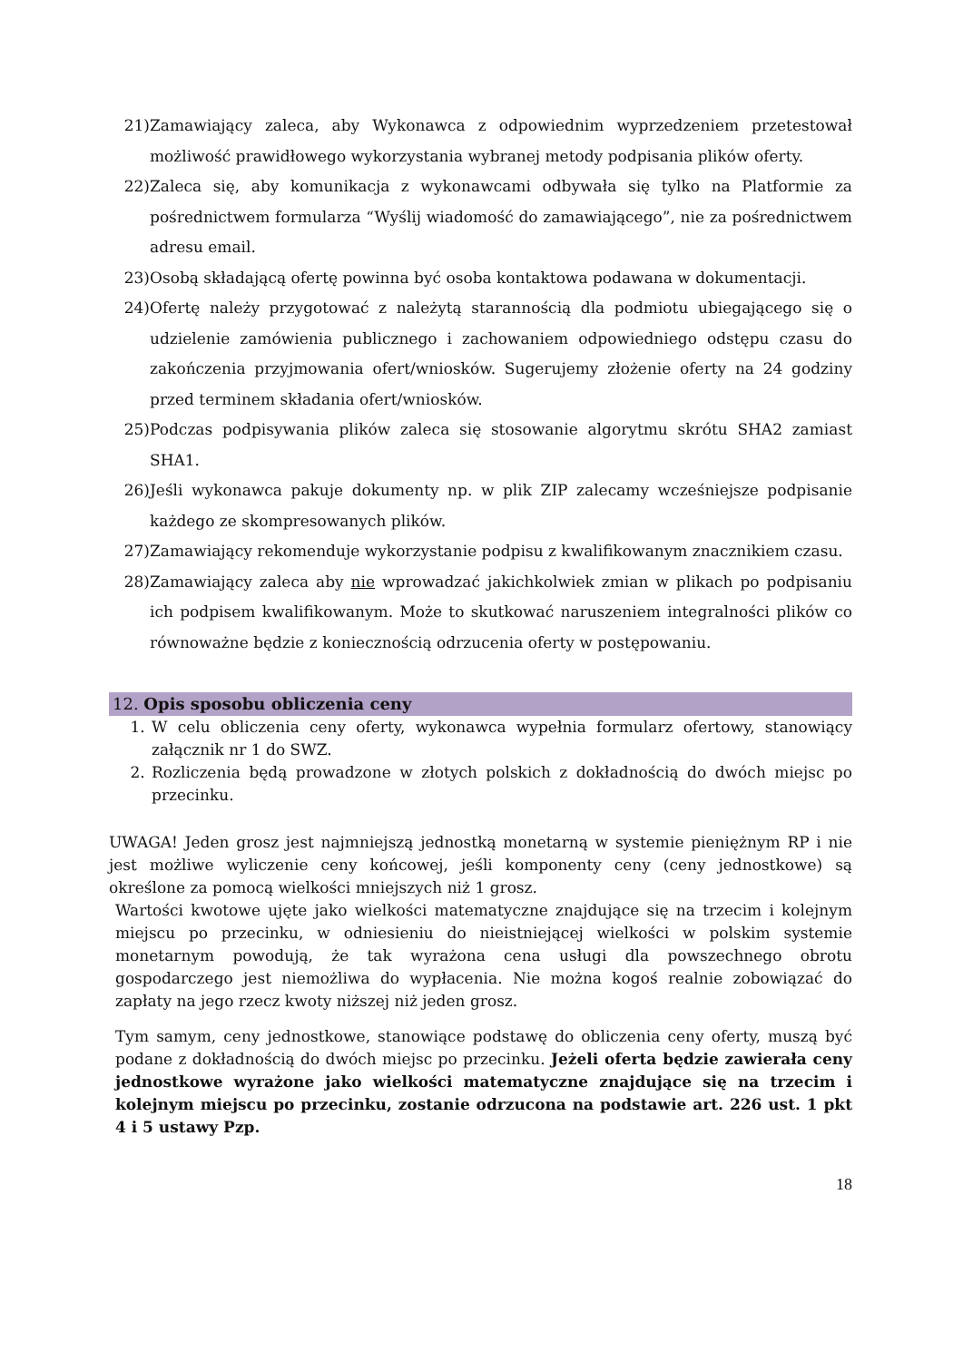21) Zamawiający zaleca, aby Wykonawca z odpowiednim wyprzedzeniem przetestował możliwość prawidłowego wykorzystania wybranej metody podpisania plików oferty.
22) Zaleca się, aby komunikacja z wykonawcami odbywała się tylko na Platformie za pośrednictwem formularza “Wyślij wiadomość do zamawiającego”, nie za pośrednictwem adresu email.
23) Osobą składającą ofertę powinna być osoba kontaktowa podawana w dokumentacji.
24) Ofertę należy przygotować z należytą starannością dla podmiotu ubiegającego się o udzielenie zamówienia publicznego i zachowaniem odpowiedniego odstępu czasu do zakończenia przyjmowania ofert/wniosków. Sugerujemy złożenie oferty na 24 godziny przed terminem składania ofert/wniosków.
25) Podczas podpisywania plików zaleca się stosowanie algorytmu skrótu SHA2 zamiast SHA1.
26) Jeśli wykonawca pakuje dokumenty np. w plik ZIP zalecamy wcześniejsze podpisanie każdego ze skompresowanych plików.
27) Zamawiający rekomenduje wykorzystanie podpisu z kwalifikowanym znacznikiem czasu.
28) Zamawiający zaleca aby nie wprowadzać jakichkolwiek zmian w plikach po podpisaniu ich podpisem kwalifikowanym. Może to skutkować naruszeniem integralności plików co równoważne będzie z koniecznością odrzucenia oferty w postępowaniu.
12. Opis sposobu obliczenia ceny
1. W celu obliczenia ceny oferty, wykonawca wypełnia formularz ofertowy, stanowiący załącznik nr 1 do SWZ.
2. Rozliczenia będą prowadzone w złotych polskich z dokładnością do dwóch miejsc po przecinku.
UWAGA! Jeden grosz jest najmniejszą jednostką monetarną w systemie pieniężnym RP i nie jest możliwe wyliczenie ceny końcowej, jeśli komponenty ceny (ceny jednostkowe) są określone za pomocą wielkości mniejszych niż 1 grosz.
Wartości kwotowe ujęte jako wielkości matematyczne znajdujące się na trzecim i kolejnym miejscu po przecinku, w odniesieniu do nieistniejącej wielkości w polskim systemie monetarnym powodują, że tak wyrażona cena usługi dla powszechnego obrotu gospodarczego jest niemożliwa do wypłacenia. Nie można kogoś realnie zobowiązać do zapłaty na jego rzecz kwoty niższej niż jeden grosz.
Tym samym, ceny jednostkowe, stanowiące podstawę do obliczenia ceny oferty, muszą być podane z dokładnością do dwóch miejsc po przecinku. Jeżeli oferta będzie zawierała ceny jednostkowe wyrażone jako wielkości matematyczne znajdujące się na trzecim i kolejnym miejscu po przecinku, zostanie odrzucona na podstawie art. 226 ust. 1 pkt 4 i 5 ustawy Pzp.
18